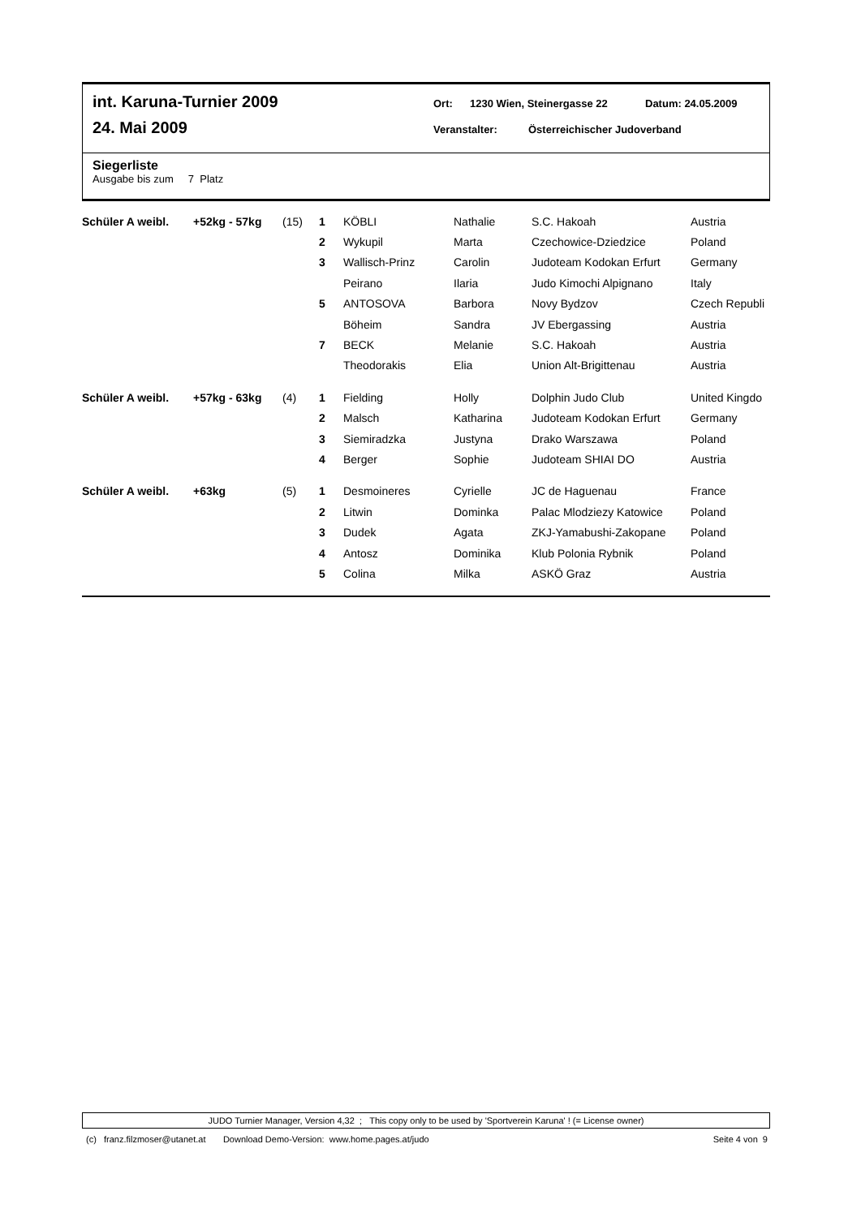int. Karuna-Turnier 2009 Ort: 1230 Wien, Steinergasse 22 Datum: 24.05.2009
24. Mai 2009 Veranstalter: Österreichischer Judoverband
Siegerliste
Ausgabe bis zum 7 Platz
| Schüler A weibl. | +52kg - 57kg | (15) | 1 | KÖBLI | Nathalie | S.C. Hakoah | Austria |
| | | | 2 | Wykupil | Marta | Czechowice-Dziedzice | Poland |
| | | | 3 | Wallisch-Prinz | Carolin | Judoteam Kodokan Erfurt | Germany |
| | | | | Peirano | Ilaria | Judo Kimochi Alpignano | Italy |
| | | | 5 | ANTOSOVA | Barbora | Novy Bydzov | Czech Republi |
| | | | | Böheim | Sandra | JV Ebergassing | Austria |
| | | | 7 | BECK | Melanie | S.C. Hakoah | Austria |
| | | | | Theodorakis | Elia | Union Alt-Brigittenau | Austria |
| Schüler A weibl. | +57kg - 63kg | (4) | 1 | Fielding | Holly | Dolphin Judo Club | United Kingdo |
| | | | 2 | Malsch | Katharina | Judoteam Kodokan Erfurt | Germany |
| | | | 3 | Siemiradzka | Justyna | Drako Warszawa | Poland |
| | | | 4 | Berger | Sophie | Judoteam SHIAI DO | Austria |
| Schüler A weibl. | +63kg | (5) | 1 | Desmoineres | Cyrielle | JC de Haguenau | France |
| | | | 2 | Litwin | Dominka | Palac Mlodziezy Katowice | Poland |
| | | | 3 | Dudek | Agata | ZKJ-Yamabushi-Zakopane | Poland |
| | | | 4 | Antosz | Dominika | Klub Polonia Rybnik | Poland |
| | | | 5 | Colina | Milka | ASKÖ Graz | Austria |
JUDO Turnier Manager, Version 4,32 ; This copy only to be used by 'Sportverein Karuna' ! (= License owner)
(c) franz.filzmoser@utanet.at Download Demo-Version: www.home.pages.at/judo Seite 4 von 9